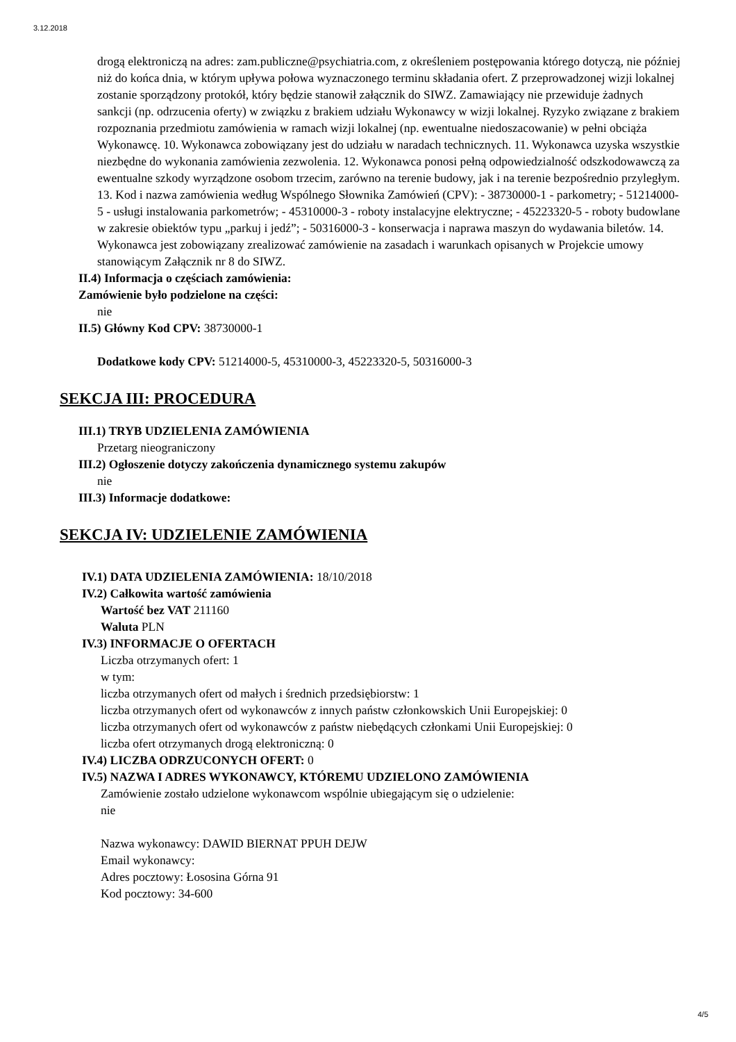3.12.2018
drogą elektroniczą na adres: zam.publiczne@psychiatria.com, z określeniem postępowania którego dotyczą, nie później niż do końca dnia, w którym upływa połowa wyznaczonego terminu składania ofert. Z przeprowadzonej wizji lokalnej zostanie sporządzony protokół, który będzie stanowił załącznik do SIWZ. Zamawiający nie przewiduje żadnych sankcji (np. odrzucenia oferty) w związku z brakiem udziału Wykonawcy w wizji lokalnej. Ryzyko związane z brakiem rozpoznania przedmiotu zamówienia w ramach wizji lokalnej (np. ewentualne niedoszacowanie) w pełni obciąża Wykonawcę. 10. Wykonawca zobowiązany jest do udziału w naradach technicznych. 11. Wykonawca uzyska wszystkie niezbędne do wykonania zamówienia zezwolenia. 12. Wykonawca ponosi pełną odpowiedzialność odszkodowawczą za ewentualne szkody wyrządzone osobom trzecim, zarówno na terenie budowy, jak i na terenie bezpośrednio przyległym. 13. Kod i nazwa zamówienia według Wspólnego Słownika Zamówień (CPV): - 38730000-1 - parkometry; - 51214000-5 - usługi instalowania parkometrów; - 45310000-3 - roboty instalacyjne elektryczne; - 45223320-5 - roboty budowlane w zakresie obiektów typu „parkuj i jedź”; - 50316000-3 - konserwacja i naprawa maszyn do wydawania biletów. 14. Wykonawca jest zobowiązany zrealizować zamówienie na zasadach i warunkach opisanych w Projekcie umowy stanowiącym Załącznik nr 8 do SIWZ.
II.4) Informacja o częściach zamówienia:
Zamówienie było podzielone na części:
nie
II.5) Główny Kod CPV: 38730000-1
Dodatkowe kody CPV: 51214000-5, 45310000-3, 45223320-5, 50316000-3
SEKCJA III: PROCEDURA
III.1) TRYB UDZIELENIA ZAMÓWIENIA
Przetarg nieograniczony
III.2) Ogłoszenie dotyczy zakończenia dynamicznego systemu zakupów
nie
III.3) Informacje dodatkowe:
SEKCJA IV: UDZIELENIE ZAMÓWIENIA
IV.1) DATA UDZIELENIA ZAMÓWIENIA: 18/10/2018
IV.2) Całkowita wartość zamówienia
Wartość bez VAT 211160
Waluta PLN
IV.3) INFORMACJE O OFERTACH
Liczba otrzymanych ofert: 1
w tym:
liczba otrzymanych ofert od małych i średnich przedsiębiorstw: 1
liczba otrzymanych ofert od wykonawców z innych państw członkowskich Unii Europejskiej: 0
liczba otrzymanych ofert od wykonawców z państw niebędących członkami Unii Europejskiej: 0
liczba ofert otrzymanych drogą elektroniczną: 0
IV.4) LICZBA ODRZUCONYCH OFERT: 0
IV.5) NAZWA I ADRES WYKONAWCY, KTÓREMU UDZIELONO ZAMÓWIENIA
Zamówienie zostało udzielone wykonawcom wspólnie ubiegającym się o udzielenie:
nie
Nazwa wykonawcy: DAWID BIERNAT PPUH DEJW
Email wykonawcy:
Adres pocztowy: Łososina Górna 91
Kod pocztowy: 34-600
4/5